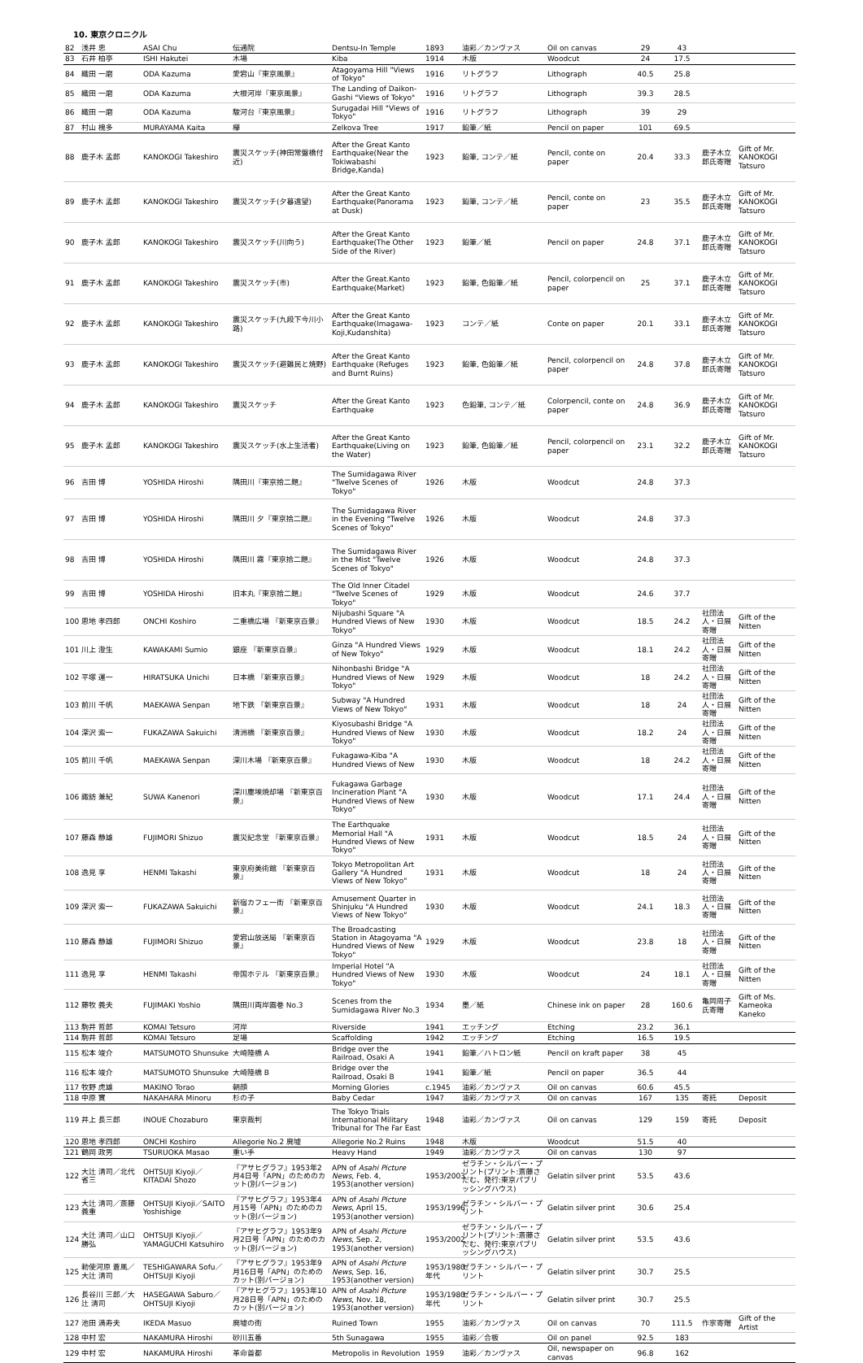10. 東京クロニクル
| 82 | 浅井 忠 | ASAI Chu | 伝通院 | Dentsu-In Temple | 1893 | 油彩／カンヴァス | Oil on canvas | 29 | 43 | | |
| 83 | 石井 柏亭 | ISHI Hakutei | 木場 | Kiba | 1914 | 木版 | Woodcut | 24 | 17.5 | | |
| 84 | 織田 一磨 | ODA Kazuma | 愛宕山『東京風景』 | Atagoyama Hill "Views of Tokyo" | 1916 | リトグラフ | Lithograph | 40.5 | 25.8 | | |
| 85 | 織田 一磨 | ODA Kazuma | 大根河岸『東京風景』 | The Landing of Daikon-Gashi "Views of Tokyo" | 1916 | リトグラフ | Lithograph | 39.3 | 28.5 | | |
| 86 | 織田 一磨 | ODA Kazuma | 駿河台『東京風景』 | Surugadai Hill "Views of Tokyo" | 1916 | リトグラフ | Lithograph | 39 | 29 | | |
| 87 | 村山 槐多 | MURAYAMA Kaita | 欅 | Zelkova Tree | 1917 | 鉛筆／紙 | Pencil on paper | 101 | 69.5 | | |
| 88 | 鹿子木 孟郎 | KANOKOGI Takeshiro | 震災スケッチ(神田常盤橋付近) | After the Great Kanto Earthquake(Near the Tokiwabashi Bridge,Kanda) | 1923 | 鉛筆, コンテ／紙 | Pencil, conte on paper | 20.4 | 33.3 | 鹿子木立郎氏寄贈 | Gift of Mr. KANOKOGI Tatsuro |
| 89 | 鹿子木 孟郎 | KANOKOGI Takeshiro | 震災スケッチ(夕暮遠望) | After the Great Kanto Earthquake(Panorama at Dusk) | 1923 | 鉛筆, コンテ／紙 | Pencil, conte on paper | 23 | 35.5 | 鹿子木立郎氏寄贈 | Gift of Mr. KANOKOGI Tatsuro |
| 90 | 鹿子木 孟郎 | KANOKOGI Takeshiro | 震災スケッチ(川向う) | After the Great Kanto Earthquake(The Other Side of the River) | 1923 | 鉛筆／紙 | Pencil on paper | 24.8 | 37.1 | 鹿子木立郎氏寄贈 | Gift of Mr. KANOKOGI Tatsuro |
| 91 | 鹿子木 孟郎 | KANOKOGI Takeshiro | 震災スケッチ(市) | After the Great.Kanto Earthquake(Market) | 1923 | 鉛筆, 色鉛筆／紙 | Pencil, colorpencil on paper | 25 | 37.1 | 鹿子木立郎氏寄贈 | Gift of Mr. KANOKOGI Tatsuro |
| 92 | 鹿子木 孟郎 | KANOKOGI Takeshiro | 震災スケッチ(九段下今川小路) | After the Great Kanto Earthquake(Imagawa-Koji,Kudanshita) | 1923 | コンテ／紙 | Conte on paper | 20.1 | 33.1 | 鹿子木立郎氏寄贈 | Gift of Mr. KANOKOGI Tatsuro |
| 93 | 鹿子木 孟郎 | KANOKOGI Takeshiro | 震災スケッチ(避難民と焼野) | After the Great Kanto Earthquake (Refuges and Burnt Ruins) | 1923 | 鉛筆, 色鉛筆／紙 | Pencil, colorpencil on paper | 24.8 | 37.8 | 鹿子木立郎氏寄贈 | Gift of Mr. KANOKOGI Tatsuro |
| 94 | 鹿子木 孟郎 | KANOKOGI Takeshiro | 震災スケッチ | After the Great Kanto Earthquake | 1923 | 色鉛筆, コンテ／紙 | Colorpencil, conte on paper | 24.8 | 36.9 | 鹿子木立郎氏寄贈 | Gift of Mr. KANOKOGI Tatsuro |
| 95 | 鹿子木 孟郎 | KANOKOGI Takeshiro | 震災スケッチ(水上生活者) | After the Great Kanto Earthquake(Living on the Water) | 1923 | 鉛筆, 色鉛筆／紙 | Pencil, colorpencil on paper | 23.1 | 32.2 | 鹿子木立郎氏寄贈 | Gift of Mr. KANOKOGI Tatsuro |
| 96 | 吉田 博 | YOSHIDA Hiroshi | 隅田川『東京拾二題』 | The Sumidagawa River "Twelve Scenes of Tokyo" | 1926 | 木版 | Woodcut | 24.8 | 37.3 | | |
| 97 | 吉田 博 | YOSHIDA Hiroshi | 隅田川 夕『東京拾二題』 | The Sumidagawa River in the Evening "Twelve Scenes of Tokyo" | 1926 | 木版 | Woodcut | 24.8 | 37.3 | | |
| 98 | 吉田 博 | YOSHIDA Hiroshi | 隅田川 霧『東京拾二題』 | The Sumidagawa River in the Mist "Twelve Scenes of Tokyo" | 1926 | 木版 | Woodcut | 24.8 | 37.3 | | |
| 99 | 吉田 博 | YOSHIDA Hiroshi | 旧本丸『東京拾二題』 | The Old Inner Citadel "Twelve Scenes of Tokyo" | 1929 | 木版 | Woodcut | 24.6 | 37.7 | | |
| 100 | 恩地 孝四郎 | ONCHI Koshiro | 二重橋広場 『新東京百景』 | Nijubashi Square "A Hundred Views of New Tokyo" | 1930 | 木版 | Woodcut | 18.5 | 24.2 | 社団法人・日展寄贈 | Gift of the Nitten |
| 101 | 川上 澄生 | KAWAKAMI Sumio | 銀座 『新東京百景』 | Ginza "A Hundred Views of New Tokyo" | 1929 | 木版 | Woodcut | 18.1 | 24.2 | 社団法人・日展寄贈 | Gift of the Nitten |
| 102 | 平塚 運一 | HIRATSUKA Unichi | 日本橋 『新東京百景』 | Nihonbashi Bridge "A Hundred Views of New Tokyo" | 1929 | 木版 | Woodcut | 18 | 24.2 | 社団法人・日展寄贈 | Gift of the Nitten |
| 103 | 前川 千帆 | MAEKAWA Senpan | 地下鉄 『新東京百景』 | Subway "A Hundred Views of New Tokyo" | 1931 | 木版 | Woodcut | 18 | 24 | 社団法人・日展寄贈 | Gift of the Nitten |
| 104 | 深沢 索一 | FUKAZAWA Sakuichi | 清洲橋 『新東京百景』 | Kiyosubashi Bridge "A Hundred Views of New Tokyo" | 1930 | 木版 | Woodcut | 18.2 | 24 | 社団法人・日展寄贈 | Gift of the Nitten |
| 105 | 前川 千帆 | MAEKAWA Senpan | 深川木場 『新東京百景』 | Fukagawa-Kiba "A Hundred Views of New | 1930 | 木版 | Woodcut | 18 | 24.2 | 社団法人・日展寄贈 | Gift of the Nitten |
| 106 | 諏訪 兼紀 | SUWA Kanenori | 深川塵埃焼却場 『新東京百景』 | Fukagawa Garbage Incineration Plant "A Hundred Views of New Tokyo" | 1930 | 木版 | Woodcut | 17.1 | 24.4 | 社団法人・日展寄贈 | Gift of the Nitten |
| 107 | 藤森 静雄 | FUJIMORI Shizuo | 震災記念堂 『新東京百景』 | The Earthquake Memorial Hall "A Hundred Views of New Tokyo" | 1931 | 木版 | Woodcut | 18.5 | 24 | 社団法人・日展寄贈 | Gift of the Nitten |
| 108 | 逸見 享 | HENMI Takashi | 東京府美術館 『新東京百景』 | Tokyo Metropolitan Art Gallery "A Hundred Views of New Tokyo" | 1931 | 木版 | Woodcut | 18 | 24 | 社団法人・日展寄贈 | Gift of the Nitten |
| 109 | 深沢 索一 | FUKAZAWA Sakuichi | 新宿カフェー街 『新東京百景』 | Amusement Quarter in Shinjuku "A Hundred Views of New Tokyo" | 1930 | 木版 | Woodcut | 24.1 | 18.3 | 社団法人・日展寄贈 | Gift of the Nitten |
| 110 | 藤森 静雄 | FUJIMORI Shizuo | 愛宕山放送局 『新東京百景』 | The Broadcasting Station in Atagoyama "A Hundred Views of New Tokyo" | 1929 | 木版 | Woodcut | 23.8 | 18 | 社団法人・日展寄贈 | Gift of the Nitten |
| 111 | 逸見 享 | HENMI Takashi | 帝国ホテル 『新東京百景』 | Imperial Hotel "A Hundred Views of New Tokyo" | 1930 | 木版 | Woodcut | 24 | 18.1 | 社団法人・日展寄贈 | Gift of the Nitten |
| 112 | 藤牧 義夫 | FUJIMAKI Yoshio | 隅田川両岸画巻 No.3 | Scenes from the Sumidagawa River No.3 | 1934 | 墨／紙 | Chinese ink on paper | 28 | 160.6 | 亀岡周子氏寄贈 | Gift of Ms. Kameoka Kaneko |
| 113 | 駒井 哲郎 | KOMAI Tetsuro | 河岸 | Riverside | 1941 | エッチング | Etching | 23.2 | 36.1 | | |
| 114 | 駒井 哲郎 | KOMAI Tetsuro | 足場 | Scaffolding | 1942 | エッチング | Etching | 16.5 | 19.5 | | |
| 115 | 松本 竣介 | MATSUMOTO Shunsuke | 大崎陸橋 A | Bridge over the Railroad, Osaki A | 1941 | 鉛筆／ハトロン紙 | Pencil on kraft paper | 38 | 45 | | |
| 116 | 松本 竣介 | MATSUMOTO Shunsuke | 大崎陸橋 B | Bridge over the Railroad, Osaki B | 1941 | 鉛筆／紙 | Pencil on paper | 36.5 | 44 | | |
| 117 | 牧野 虎雄 | MAKINO Torao | 朝顔 | Morning Glories | c.1945 | 油彩／カンヴァス | Oil on canvas | 60.6 | 45.5 | | |
| 118 | 中原 實 | NAKAHARA Minoru | 杉の子 | Baby Cedar | 1947 | 油彩／カンヴァス | Oil on canvas | 167 | 135 | 寄託 | Deposit |
| 119 | 井上 長三郎 | INOUE Chozaburo | 東京裁判 | The Tokyo Trials International Military Tribunal for The Far East | 1948 | 油彩／カンヴァス | Oil on canvas | 129 | 159 | 寄託 | Deposit |
| 120 | 恩地 孝四郎 | ONCHI Koshiro | Allegorie No.2 廃墟 | Allegorie No.2 Ruins | 1948 | 木版 | Woodcut | 51.5 | 40 | | |
| 121 | 鶴岡 政男 | TSURUOKA Masao | 重い手 | Heavy Hand | 1949 | 油彩／カンヴァス | Oil on canvas | 130 | 97 | | |
| 122 | 大辻 清司／北代 省三 | OHTSUJI Kiyoji／KITADAI Shozo | 『アサヒグラフ』1953年2月4日号「APN」のためのカット(別バージョン) | APN of Asahi Picture News , Feb. 4, 1953(another version) | 1953/2003 | ゼラチン・シルバー・プリント(プリント:斎藤さだむ、発行:東京パブリッシングハウス) | Gelatin silver print | 53.5 | 43.6 | | |
| 123 | 大辻 清司／斎藤 義重 | OHTSUJI Kiyoji／SAITO Yoshishige | 『アサヒグラフ』1953年4月15号「APN」のためのカット(別バージョン) | APN of Asahi Picture News , April 15, 1953(another version) | 1953/1996 | ゼラチン・シルバー・プリント | Gelatin silver print | 30.6 | 25.4 | | |
| 124 | 大辻 清司／山口 勝弘 | OHTSUJI Kiyoji／YAMAGUCHI Katsuhiro | 『アサヒグラフ』1953年9月2日号「APN」のためのカット(別バージョン) | APN of Asahi Picture News , Sep. 2, 1953(another version) | 1953/2002 | ゼラチン・シルバー・プリント(プリント:斎藤さだむ、発行:東京パブリッシングハウス) | Gelatin silver print | 53.5 | 43.6 | | |
| 125 | 勅使河原 蒼風／大辻 清司 | TESHIGAWARA Sofu／OHTSUJI Kiyoji | 『アサヒグラフ』1953年9月16日号「APN」のためのカット(別バージョン) | APN of Asahi Picture News , Sep. 16, 1953(another version) | 1953/1980年代 | ゼラチン・シルバー・プリント | Gelatin silver print | 30.7 | 25.5 | | |
| 126 | 長谷川 三郎／大辻 清司 | HASEGAWA Saburo／OHTSUJI Kiyoji | 『アサヒグラフ』1953年10月28日号「APN」のためのカット(別バージョン) | APN of Asahi Picture News , Nov. 18, 1953(another version) | 1953/1980年代 | ゼラチン・シルバー・プリント | Gelatin silver print | 30.7 | 25.5 | | |
| 127 | 池田 満寿夫 | IKEDA Masuo | 廃墟の街 | Ruined Town | 1955 | 油彩／カンヴァス | Oil on canvas | 70 | 111.5 | 作家寄贈 | Gift of the Artist |
| 128 | 中村 宏 | NAKAMURA Hiroshi | 砂川五番 | 5th Sunagawa | 1955 | 油彩／合板 | Oil on panel | 92.5 | 183 | | |
| 129 | 中村 宏 | NAKAMURA Hiroshi | 革命首都 | Metropolis in Revolution | 1959 | 油彩／カンヴァス | Oil, newspaper on canvas | 96.8 | 162 | | |